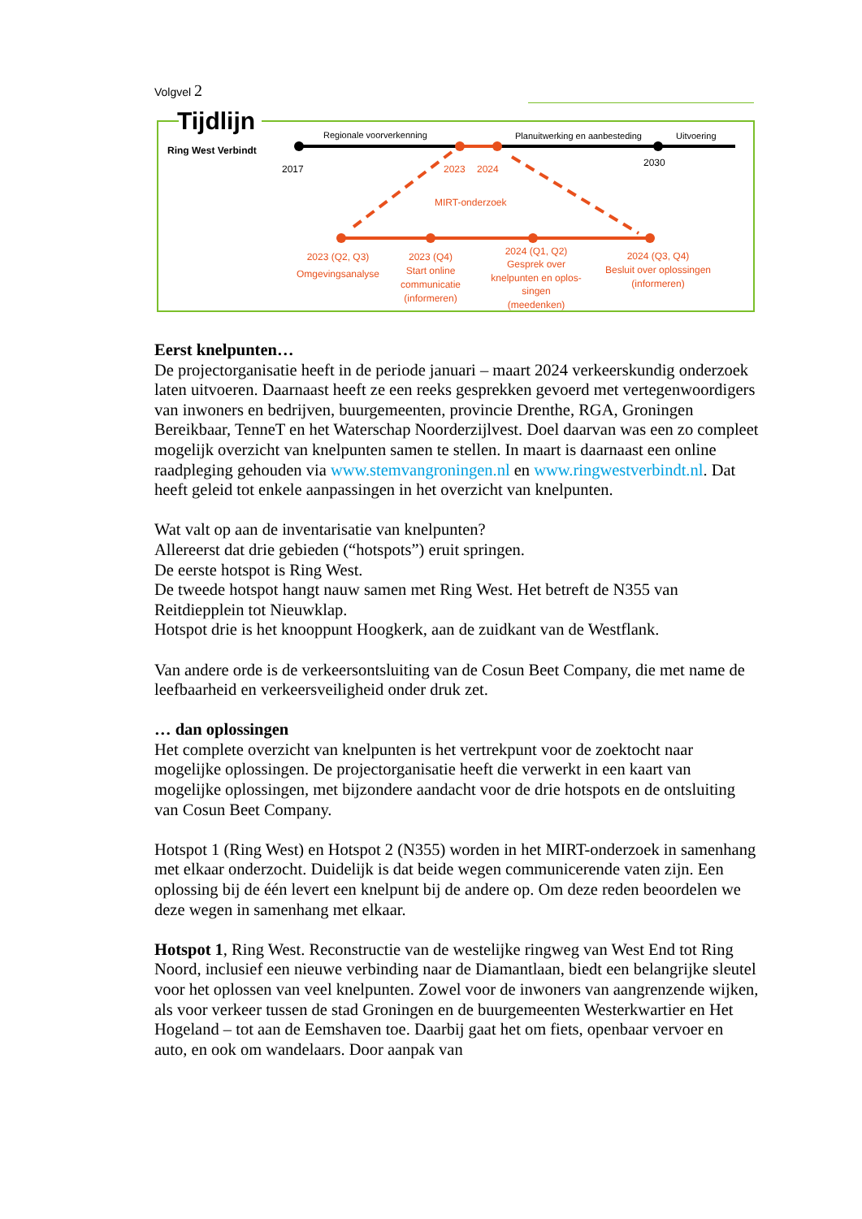Volgvel 2
Tijdlijn
Ring West Verbindt
Regionale voorverkenning
Planuitwerking en aanbesteding
Uitvoering
2017
2023
2024
2030
MIRT-onderzoek
2023 (Q2, Q3)
Omgevingsanalyse
2023 (Q4)
Start online
communicatie
(informeren)
2024 (Q1, Q2)
Gesprek over
knelpunten en oplos-
singen
(meedenken)
2024 (Q3, Q4)
Besluit over oplossingen
(informeren)
Eerst knelpunten…
De projectorganisatie heeft in de periode januari – maart 2024 verkeerskundig onderzoek laten uitvoeren. Daarnaast heeft ze een reeks gesprekken gevoerd met vertegenwoordigers van inwoners en bedrijven, buurgemeenten, provincie Drenthe, RGA, Groningen Bereikbaar, TenneT en het Waterschap Noorderzijlvest. Doel daarvan was een zo compleet mogelijk overzicht van knelpunten samen te stellen. In maart is daarnaast een online raadpleging gehouden via www.stemvangroningen.nl en www.ringwestverbindt.nl. Dat heeft geleid tot enkele aanpassingen in het overzicht van knelpunten.
Wat valt op aan de inventarisatie van knelpunten?
Allereerst dat drie gebieden (“hotspots”) eruit springen.
De eerste hotspot is Ring West.
De tweede hotspot hangt nauw samen met Ring West. Het betreft de N355 van Reitdiepplein tot Nieuwklap.
Hotspot drie is het knooppunt Hoogkerk, aan de zuidkant van de Westflank.
Van andere orde is de verkeersontsluiting van de Cosun Beet Company, die met name de leefbaarheid en verkeersveiligheid onder druk zet.
… dan oplossingen
Het complete overzicht van knelpunten is het vertrekpunt voor de zoektocht naar mogelijke oplossingen. De projectorganisatie heeft die verwerkt in een kaart van mogelijke oplossingen, met bijzondere aandacht voor de drie hotspots en de ontsluiting van Cosun Beet Company.
Hotspot 1 (Ring West) en Hotspot 2 (N355) worden in het MIRT-onderzoek in samenhang met elkaar onderzocht. Duidelijk is dat beide wegen communicerende vaten zijn. Een oplossing bij de één levert een knelpunt bij de andere op. Om deze reden beoordelen we deze wegen in samenhang met elkaar.
Hotspot 1, Ring West. Reconstructie van de westelijke ringweg van West End tot Ring Noord, inclusief een nieuwe verbinding naar de Diamantlaan, biedt een belangrijke sleutel voor het oplossen van veel knelpunten. Zowel voor de inwoners van aangrenzende wijken, als voor verkeer tussen de stad Groningen en de buurgemeenten Westerkwartier en Het Hogeland – tot aan de Eemshaven toe. Daarbij gaat het om fiets, openbaar vervoer en auto, en ook om wandelaars. Door aanpak van